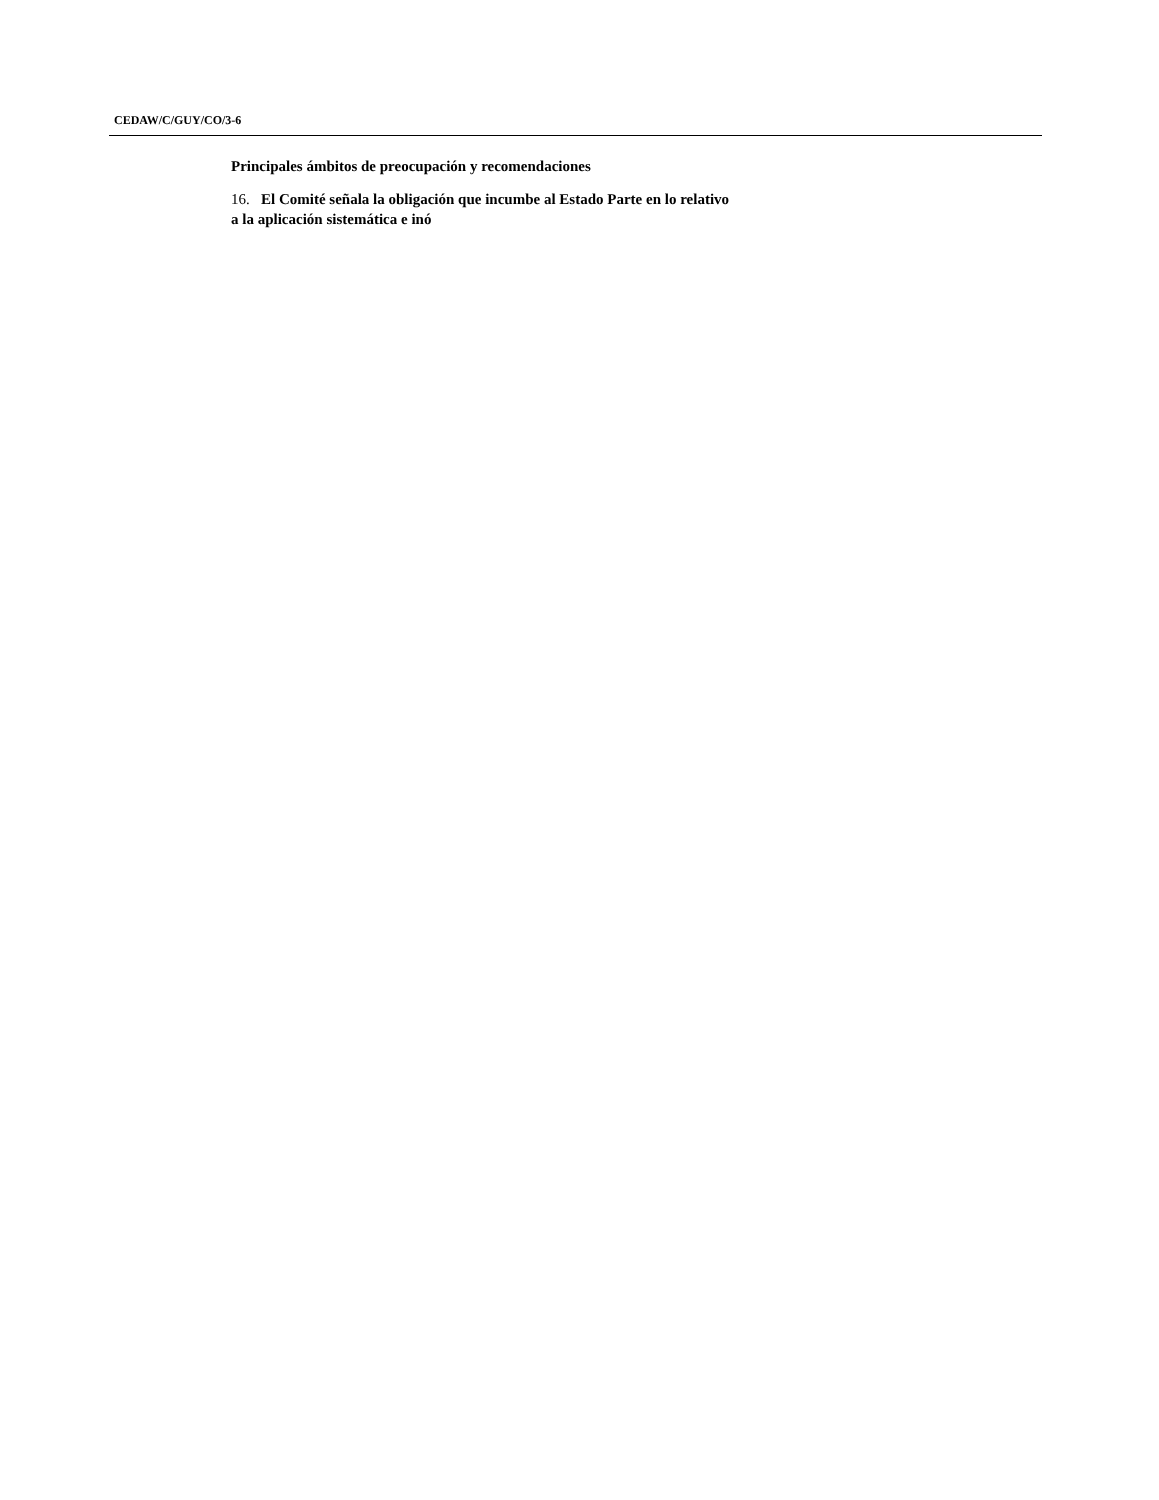CEDAW/C/GUY/CO/3-6
Principales ámbitos de preocupación y recomendaciones
16. El Comité señala la obligación que incumbe al Estado Parte en lo relativo
a la aplicación sistemática e inó